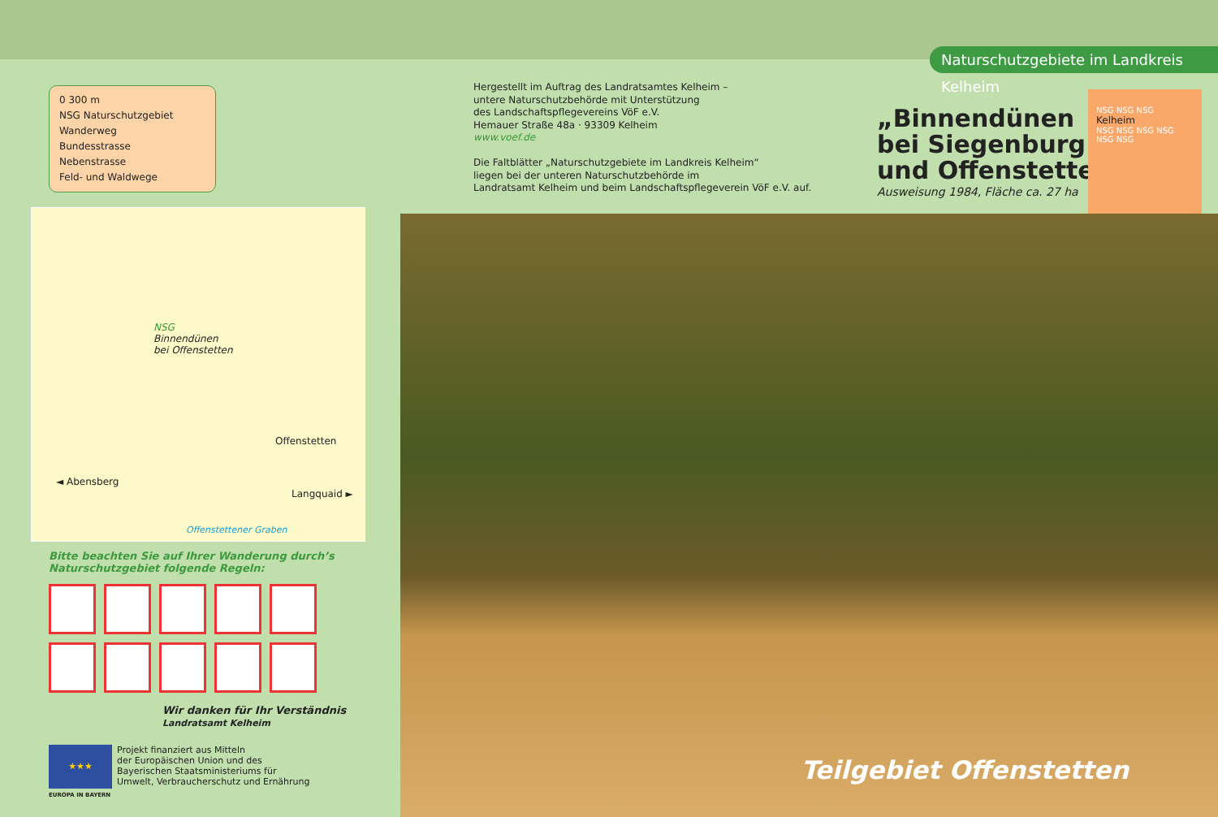Naturschutzgebiete im Landkreis Kelheim
0 300 m
NSG Naturschutzgebiet
Wanderweg
Bundesstrasse
Nebenstrasse
Feld- und Waldwege
NSG
Binnendünen
bei Offenstetten
Offenstetten
◄ Abensberg
Langquaid ►
Offenstettener Graben
Bitte beachten Sie auf Ihrer Wanderung durch’s
Naturschutzgebiet folgende Regeln:
Wir danken für Ihr Verständnis
Landratsamt Kelheim
★★★
EUROPA IN BAYERN
Projekt finanziert aus Mitteln
der Europäischen Union und des
Bayerischen Staatsministeriums für
Umwelt, Verbraucherschutz und Ernährung
Hergestellt im Auftrag des Landratsamtes Kelheim –
untere Naturschutzbehörde mit Unterstützung
des Landschaftspflegevereins VöF e.V.
Hemauer Straße 48a · 93309 Kelheim
www.voef.de
Die Faltblätter „Naturschutzgebiete im Landkreis Kelheim“
liegen bei der unteren Naturschutzbehörde im
Landratsamt Kelheim und beim Landschaftspflegeverein VöF e.V. auf.
„Binnendünen
bei Siegenburg
und Offenstetten“
Ausweisung 1984, Fläche ca. 27 ha
NSG NSG NSG
Kelheim
NSG NSG NSG NSG NSG NSG
Teilgebiet Offenstetten